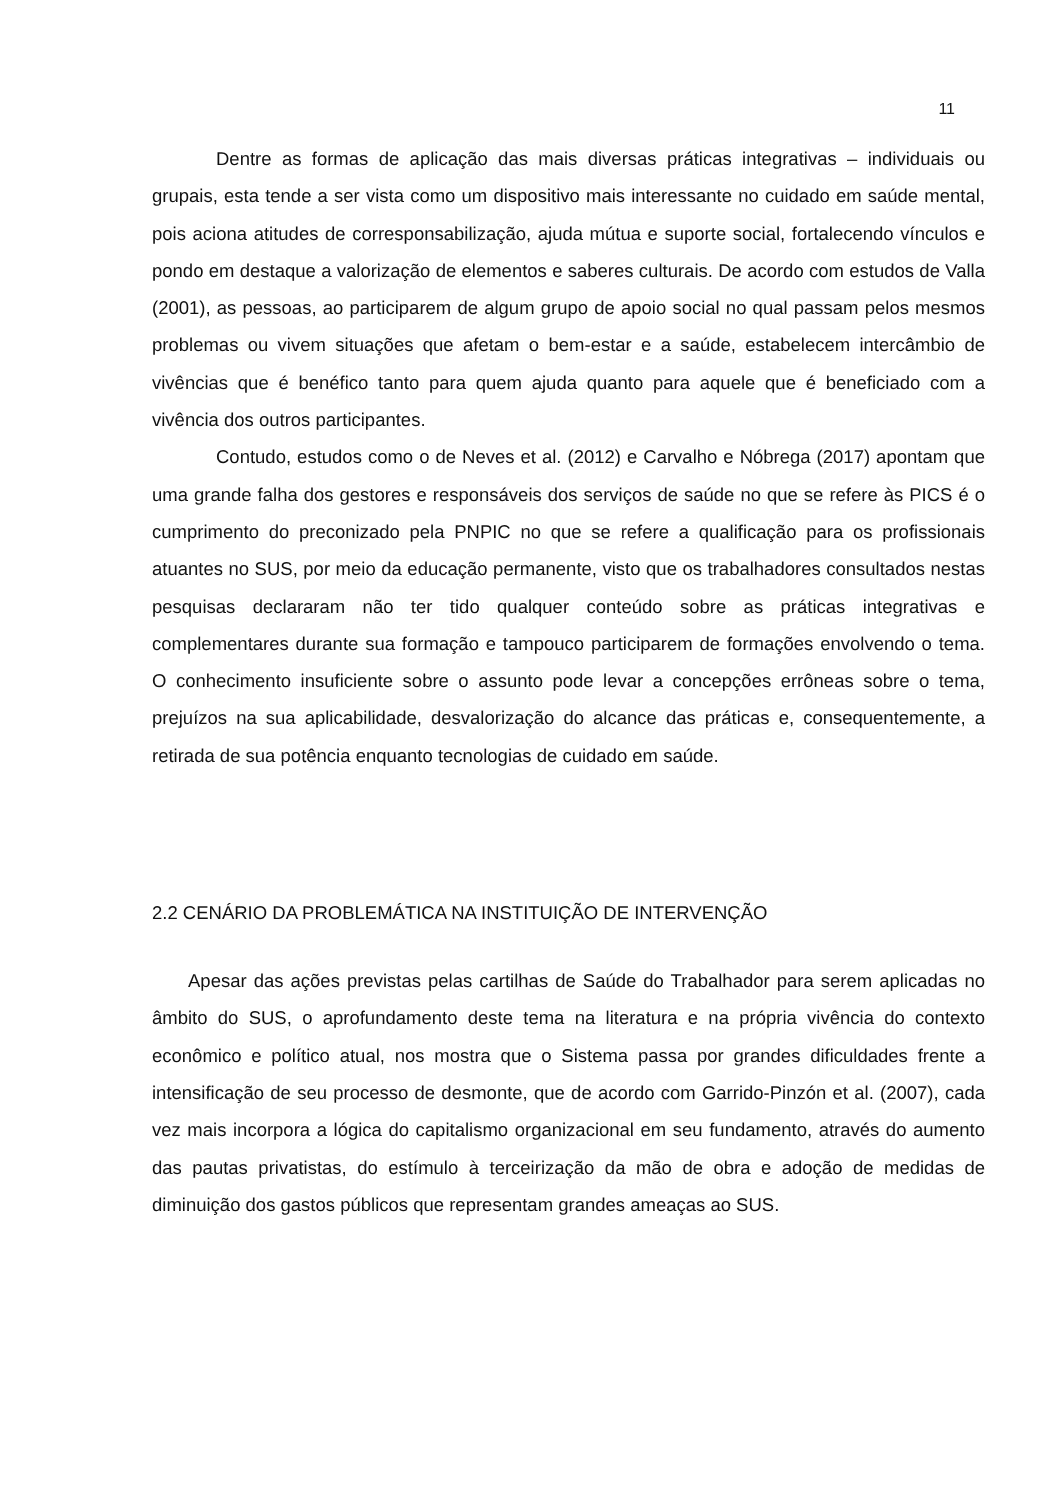11
Dentre as formas de aplicação das mais diversas práticas integrativas – individuais ou grupais, esta tende a ser vista como um dispositivo mais interessante no cuidado em saúde mental, pois aciona atitudes de corresponsabilização, ajuda mútua e suporte social, fortalecendo vínculos e pondo em destaque a valorização de elementos e saberes culturais. De acordo com estudos de Valla (2001), as pessoas, ao participarem de algum grupo de apoio social no qual passam pelos mesmos problemas ou vivem situações que afetam o bem-estar e a saúde, estabelecem intercâmbio de vivências que é benéfico tanto para quem ajuda quanto para aquele que é beneficiado com a vivência dos outros participantes.
Contudo, estudos como o de Neves et al. (2012) e Carvalho e Nóbrega (2017) apontam que uma grande falha dos gestores e responsáveis dos serviços de saúde no que se refere às PICS é o cumprimento do preconizado pela PNPIC no que se refere a qualificação para os profissionais atuantes no SUS, por meio da educação permanente, visto que os trabalhadores consultados nestas pesquisas declararam não ter tido qualquer conteúdo sobre as práticas integrativas e complementares durante sua formação e tampouco participarem de formações envolvendo o tema. O conhecimento insuficiente sobre o assunto pode levar a concepções errôneas sobre o tema, prejuízos na sua aplicabilidade, desvalorização do alcance das práticas e, consequentemente, a retirada de sua potência enquanto tecnologias de cuidado em saúde.
2.2 CENÁRIO DA PROBLEMÁTICA NA INSTITUIÇÃO DE INTERVENÇÃO
Apesar das ações previstas pelas cartilhas de Saúde do Trabalhador para serem aplicadas no âmbito do SUS, o aprofundamento deste tema na literatura e na própria vivência do contexto econômico e político atual, nos mostra que o Sistema passa por grandes dificuldades frente a intensificação de seu processo de desmonte, que de acordo com Garrido-Pinzón et al. (2007), cada vez mais incorpora a lógica do capitalismo organizacional em seu fundamento, através do aumento das pautas privatistas, do estímulo à terceirização da mão de obra e adoção de medidas de diminuição dos gastos públicos que representam grandes ameaças ao SUS.